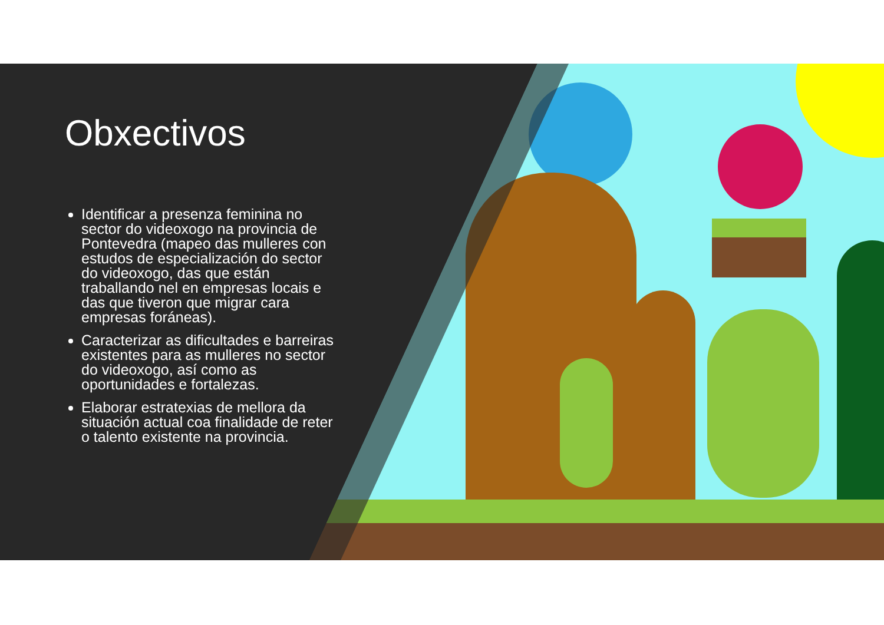Obxectivos
Identificar a presenza feminina no sector do videoxogo na provincia de Pontevedra (mapeo das mulleres con estudos de especialización do sector do videoxogo, das que están traballando nel en empresas locais e das que tiveron que migrar cara empresas foráneas).
Caracterizar as dificultades e barreiras existentes para as mulleres no sector do videoxogo, así como as oportunidades e fortalezas.
Elaborar estratexias de mellora da situación actual coa finalidade de reter o talento existente na provincia.